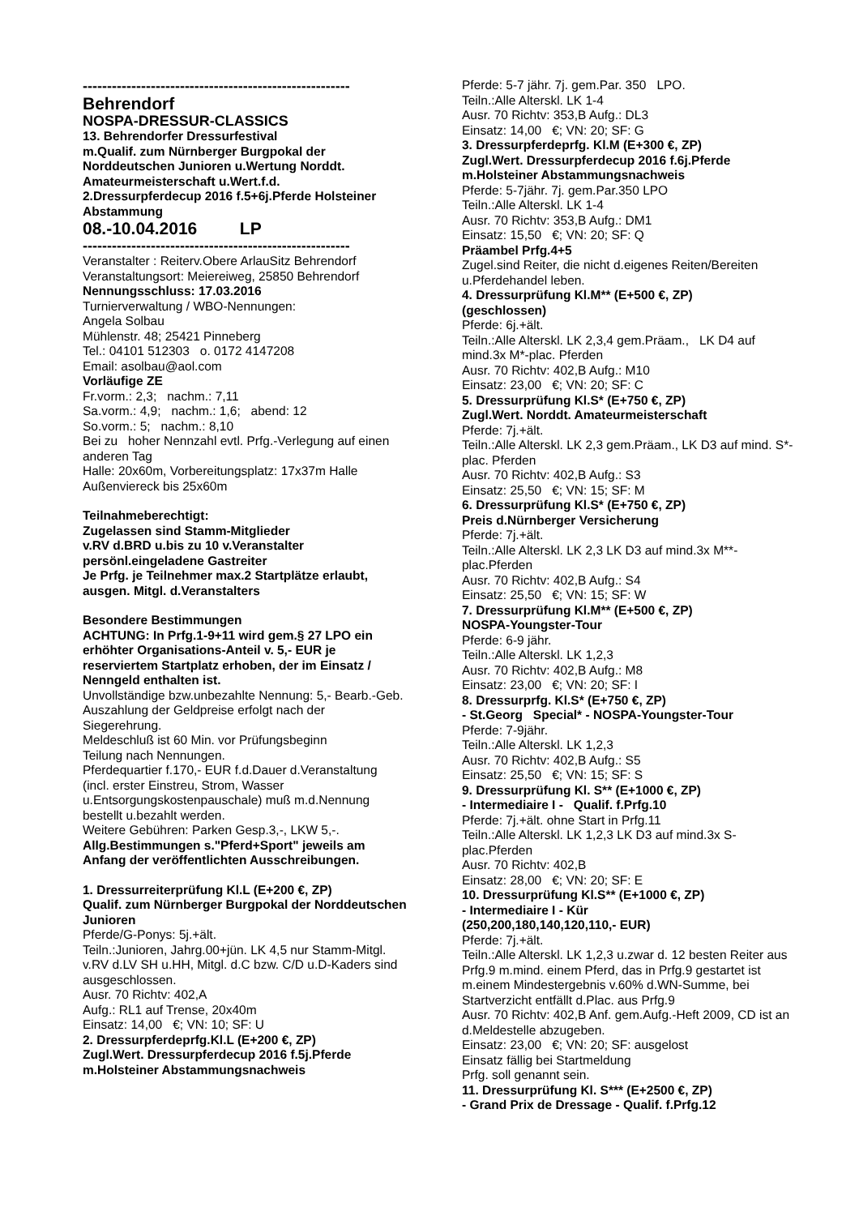-------------------------------------------------------
Behrendorf
NOSPA-DRESSUR-CLASSICS
13. Behrendorfer Dressurfestival
m.Qualif. zum Nürnberger Burgpokal der Norddeutschen Junioren u.Wertung Norddt. Amateurmeisterschaft u.Wert.f.d.
2.Dressurpferdecup 2016 f.5+6j.Pferde Holsteiner Abstammung
08.-10.04.2016 LP
-------------------------------------------------------
Veranstalter : Reiterv.Obere ArlauSitz Behrendorf
Veranstaltungsort: Meiereiweg, 25850 Behrendorf
Nennungsschluss: 17.03.2016
Turnierverwaltung / WBO-Nennungen:
Angela Solbau
Mühlenstr. 48; 25421 Pinneberg
Tel.: 04101 512303 o. 0172 4147208
Email: asolbau@aol.com
Vorläufige ZE
Fr.vorm.: 2,3; nachm.: 7,11
Sa.vorm.: 4,9; nachm.: 1,6; abend: 12
So.vorm.: 5; nachm.: 8,10
Bei zu hoher Nennzahl evtl. Prfg.-Verlegung auf einen anderen Tag
Halle: 20x60m, Vorbereitungsplatz: 17x37m Halle
Außenviereck bis 25x60m
Teilnahmeberechtigt:
Zugelassen sind Stamm-Mitglieder
v.RV d.BRD u.bis zu 10 v.Veranstalter
persönl.eingeladene Gastreiter
Je Prfg. je Teilnehmer max.2 Startplätze erlaubt, ausgen. Mitgl. d.Veranstalters
Besondere Bestimmungen
ACHTUNG: In Prfg.1-9+11 wird gem.§ 27 LPO ein erhöhter Organisations-Anteil v. 5,- EUR je reserviertem Startplatz erhoben, der im Einsatz / Nenngeld enthalten ist.
Unvollständige bzw.unbezahlte Nennung: 5,- Bearb.-Geb.
Auszahlung der Geldpreise erfolgt nach der Siegerehrung.
Meldeschluß ist 60 Min. vor Prüfungsbeginn
Teilung nach Nennungen.
Pferdequartier f.170,- EUR f.d.Dauer d.Veranstaltung (incl. erster Einstreu, Strom, Wasser u.Entsorgungskostenpauschale) muß m.d.Nennung bestellt u.bezahlt werden.
Weitere Gebühren: Parken Gesp.3,-, LKW 5,-.
Allg.Bestimmungen s."Pferd+Sport" jeweils am Anfang der veröffentlichten Ausschreibungen.
1. Dressurreiterprüfung Kl.L (E+200 €, ZP)
Qualif. zum Nürnberger Burgpokal der Norddeutschen Junioren
Pferde/G-Ponys: 5j.+ält.
Teiln.:Junioren, Jahrg.00+jün. LK 4,5 nur Stamm-Mitgl. v.RV d.LV SH u.HH, Mitgl. d.C bzw. C/D u.D-Kaders sind ausgeschlossen.
Ausr. 70 Richtv: 402,A
Aufg.: RL1 auf Trense, 20x40m
Einsatz: 14,00 €; VN: 10; SF: U
2. Dressurpferdeprfg.Kl.L (E+200 €, ZP)
Zugl.Wert. Dressurpferdecup 2016 f.5j.Pferde m.Holsteiner Abstammungsnachweis
Pferde: 5-7 jähr. 7j. gem.Par. 350 LPO.
Teiln.:Alle Alterskl. LK 1-4
Ausr. 70 Richtv: 353,B Aufg.: DL3
Einsatz: 14,00 €; VN: 20; SF: G
3. Dressurpferdeprfg. Kl.M (E+300 €, ZP)
Zugl.Wert. Dressurpferdecup 2016 f.6j.Pferde m.Holsteiner Abstammungsnachweis
Pferde: 5-7jähr. 7j. gem.Par.350 LPO
Teiln.:Alle Alterskl. LK 1-4
Ausr. 70 Richtv: 353,B Aufg.: DM1
Einsatz: 15,50 €; VN: 20; SF: Q
Präambel Prfg.4+5
Zugel.sind Reiter, die nicht d.eigenes Reiten/Bereiten u.Pferdehandel leben.
4. Dressurprüfung Kl.M** (E+500 €, ZP)
(geschlossen)
Pferde: 6j.+ält.
Teiln.:Alle Alterskl. LK 2,3,4 gem.Präam., LK D4 auf mind.3x M*-plac. Pferden
Ausr. 70 Richtv: 402,B Aufg.: M10
Einsatz: 23,00 €; VN: 20; SF: C
5. Dressurprüfung Kl.S* (E+750 €, ZP)
Zugl.Wert. Norddt. Amateurmeisterschaft
Pferde: 7j.+ält.
Teiln.:Alle Alterskl. LK 2,3 gem.Präam., LK D3 auf mind. S*-plac. Pferden
Ausr. 70 Richtv: 402,B Aufg.: S3
Einsatz: 25,50 €; VN: 15; SF: M
6. Dressurprüfung Kl.S* (E+750 €, ZP)
Preis d.Nürnberger Versicherung
Pferde: 7j.+ält.
Teiln.:Alle Alterskl. LK 2,3 LK D3 auf mind.3x M**-plac.Pferden
Ausr. 70 Richtv: 402,B Aufg.: S4
Einsatz: 25,50 €; VN: 15; SF: W
7. Dressurprüfung Kl.M** (E+500 €, ZP)
NOSPA-Youngster-Tour
Pferde: 6-9 jähr.
Teiln.:Alle Alterskl. LK 1,2,3
Ausr. 70 Richtv: 402,B Aufg.: M8
Einsatz: 23,00 €; VN: 20; SF: I
8. Dressurprfg. Kl.S* (E+750 €, ZP)
- St.Georg Special* - NOSPA-Youngster-Tour
Pferde: 7-9jähr.
Teiln.:Alle Alterskl. LK 1,2,3
Ausr. 70 Richtv: 402,B Aufg.: S5
Einsatz: 25,50 €; VN: 15; SF: S
9. Dressurprüfung Kl. S** (E+1000 €, ZP)
- Intermediaire I - Qualif. f.Prfg.10
Pferde: 7j.+ält. ohne Start in Prfg.11
Teiln.:Alle Alterskl. LK 1,2,3 LK D3 auf mind.3x S-plac.Pferden
Ausr. 70 Richtv: 402,B
Einsatz: 28,00 €; VN: 20; SF: E
10. Dressurprüfung Kl.S** (E+1000 €, ZP)
- Intermediaire I - Kür
(250,200,180,140,120,110,- EUR)
Pferde: 7j.+ält.
Teiln.:Alle Alterskl. LK 1,2,3 u.zwar d. 12 besten Reiter aus Prfg.9 m.mind. einem Pferd, das in Prfg.9 gestartet ist m.einem Mindestergebnis v.60% d.WN-Summe, bei Startverzicht entfällt d.Plac. aus Prfg.9
Ausr. 70 Richtv: 402,B Anf. gem.Aufg.-Heft 2009, CD ist an d.Meldestelle abzugeben.
Einsatz: 23,00 €; VN: 20; SF: ausgelost
Einsatz fällig bei Startmeldung
Prfg. soll genannt sein.
11. Dressurprüfung Kl. S*** (E+2500 €, ZP)
- Grand Prix de Dressage - Qualif. f.Prfg.12